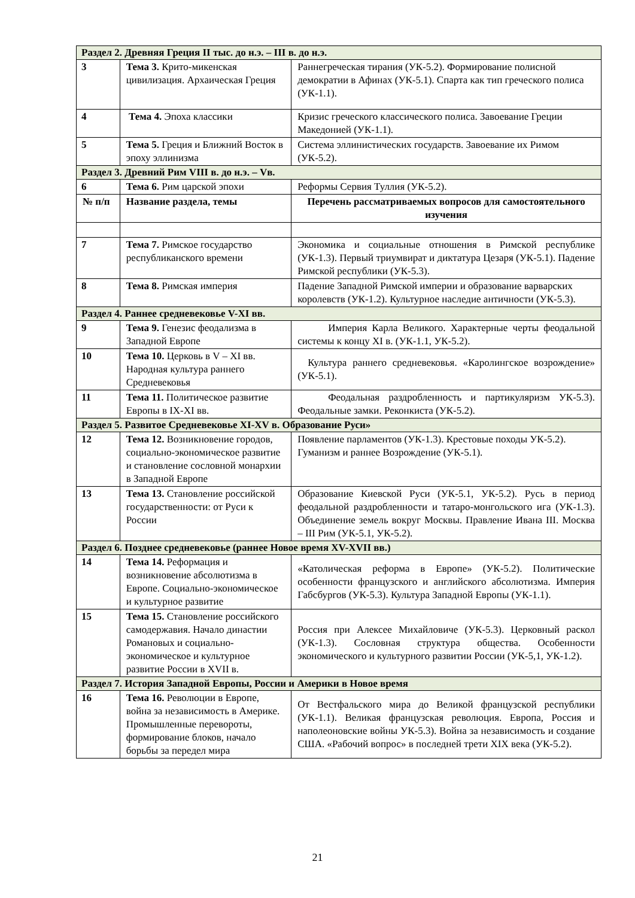| Раздел 2. Древняя Греция II тыс. до н.э. – III в. до н.э. | | |
| 3 | Тема 3. Крито-микенская цивилизация. Архаическая Греция | Раннегреческая тирания (УК-5.2). Формирование полисной демократии в Афинах (УК-5.1). Спарта как тип греческого полиса (УК-1.1). |
| 4 | Тема 4. Эпоха классики | Кризис греческого классического полиса. Завоевание Греции Македонией (УК-1.1). |
| 5 | Тема 5. Греция и Ближний Восток в эпоху эллинизма | Система эллинистических государств. Завоевание их Римом (УК-5.2). |
| Раздел 3. Древний Рим VIII в. до н.э. – Vв. | | |
| 6 | Тема 6. Рим царской эпохи | Реформы Сервия Туллия (УК-5.2). |
| № п/п | Название раздела, темы | Перечень рассматриваемых вопросов для самостоятельного изучения |
| 7 | Тема 7. Римское государство республиканского времени | Экономика и социальные отношения в Римской республике (УК-1.3). Первый триумвират и диктатура Цезаря (УК-5.1). Падение Римской республики (УК-5.3). |
| 8 | Тема 8. Римская империя | Падение Западной Римской империи и образование варварских королевств (УК-1.2). Культурное наследие античности (УК-5.3). |
| Раздел 4. Раннее средневековье V-XI вв. | | |
| 9 | Тема 9. Генезис феодализма в Западной Европе | Империя Карла Великого. Характерные черты феодальной системы к концу XI в. (УК-1.1, УК-5.2). |
| 10 | Тема 10. Церковь в V – XI вв. Народная культура раннего Средневековья | Культура раннего средневековья. «Каролингское возрождение» (УК-5.1). |
| 11 | Тема 11. Политическое развитие Европы в IX-XI вв. | Феодальная раздробленность и партикуляризм УК-5.3). Феодальные замки. Реконкиста (УК-5.2). |
| Раздел 5. Развитое Средневековье XI-XV в. Образование Руси» | | |
| 12 | Тема 12. Возникновение городов, социально-экономическое развитие и становление сословной монархии в Западной Европе | Появление парламентов (УК-1.3). Крестовые походы УК-5.2). Гуманизм и раннее Возрождение (УК-5.1). |
| 13 | Тема 13. Становление российской государственности: от Руси к России | Образование Киевской Руси (УК-5.1, УК-5.2). Русь в период феодальной раздробленности и татаро-монгольского ига (УК-1.3). Объединение земель вокруг Москвы. Правление Ивана III. Москва – III Рим (УК-5.1, УК-5.2). |
| Раздел 6. Позднее средневековье (раннее Новое время XV-XVII вв.) | | |
| 14 | Тема 14. Реформация и возникновение абсолютизма в Европе. Социально-экономическое и культурное развитие | «Католическая реформа в Европе» (УК-5.2). Политические особенности французского и английского абсолютизма. Империя Габсбургов (УК-5.3). Культура Западной Европы (УК-1.1). |
| 15 | Тема 15. Становление российского самодержавия. Начало династии Романовых и социально-экономическое и культурное развитие России в XVII в. | Россия при Алексее Михайловиче (УК-5.3). Церковный раскол (УК-1.3). Сословная структура общества. Особенности экономического и культурного развитии России (УК-5,1, УК-1.2). |
| Раздел 7. История Западной Европы, России и Америки в Новое время | | |
| 16 | Тема 16. Революции в Европе, война за независимость в Америке. Промышленные перевороты, формирование блоков, начало борьбы за передел мира | От Вестфальского мира до Великой французской республики (УК-1.1). Великая французская революция. Европа, Россия и наполеоновские войны УК-5.3). Война за независимость и создание США. «Рабочий вопрос» в последней трети XIX века (УК-5.2). |
21